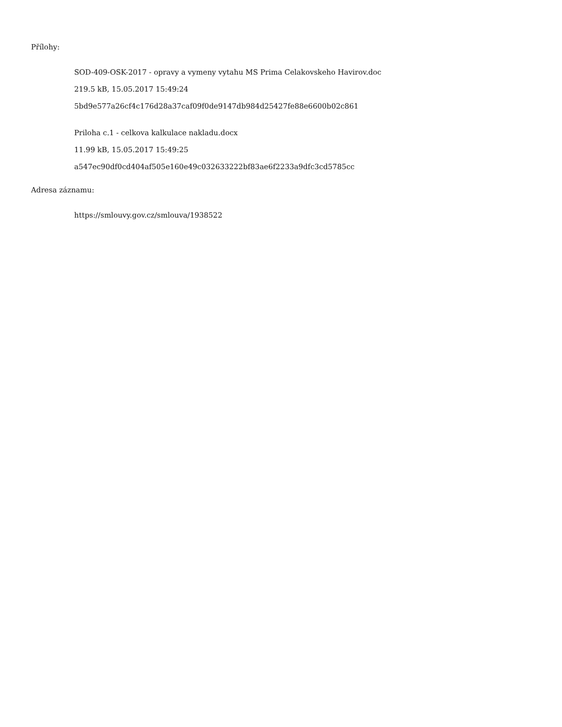Přílohy:
SOD-409-OSK-2017 - opravy a vymeny vytahu MS Prima Celakovskeho Havirov.doc
219.5 kB, 15.05.2017 15:49:24
5bd9e577a26cf4c176d28a37caf09f0de9147db984d25427fe88e6600b02c861
Priloha c.1 - celkova kalkulace nakladu.docx
11.99 kB, 15.05.2017 15:49:25
a547ec90df0cd404af505e160e49c032633222bf83ae6f2233a9dfc3cd5785cc
Adresa záznamu:
https://smlouvy.gov.cz/smlouva/1938522